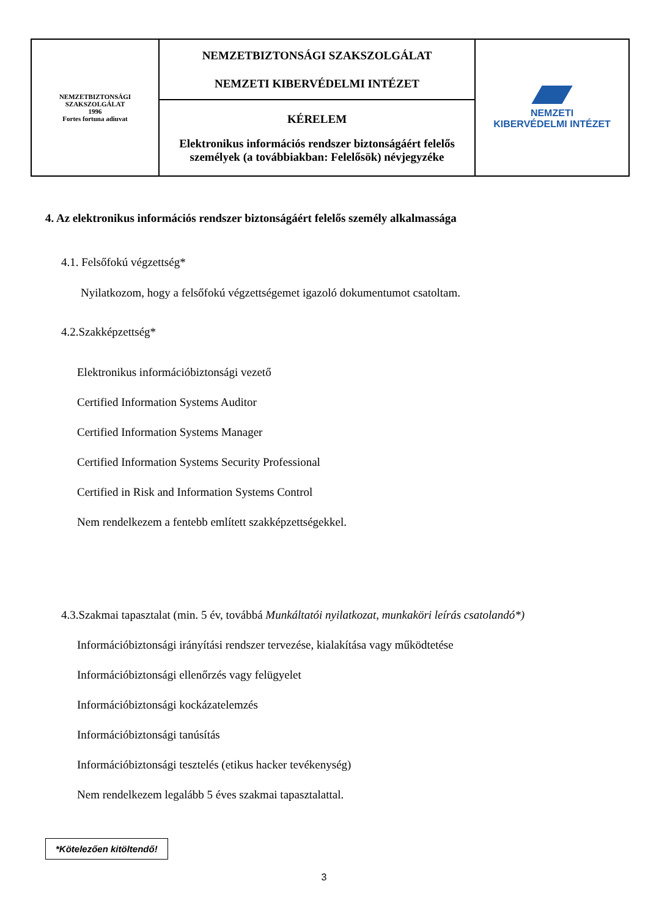| NEMZETBIZTONSÁGI SZAKSZOLGÁLAT 1996 Fortes fortuna adiuvat | NEMZETBIZTONSÁGI SZAKSZOLGÁLAT NEMZETI KIBERVÉDELMI INTÉZET | NEMZETI KIBERVÉDELMI INTÉZET |
| | KÉRELEM Elektronikus információs rendszer biztonságáért felelős személyek (a továbbiakban: Felelősök) névjegyzéke | |
4. Az elektronikus információs rendszer biztonságáért felelős személy alkalmassága
4.1. Felsőfokú végzettség*
Nyilatkozom, hogy a felsőfokú végzettségemet igazoló dokumentumot csatoltam.
4.2.Szakképzettség*
Elektronikus információbiztonsági vezető
Certified Information Systems Auditor
Certified Information Systems Manager
Certified Information Systems Security Professional
Certified in Risk and Information Systems Control
Nem rendelkezem a fentebb említett szakképzettségekkel.
4.3.Szakmai tapasztalat (min. 5 év, továbbá Munkáltatói nyilatkozat, munkaköri leírás csatolandó*)
Információbiztonsági irányítási rendszer tervezése, kialakítása vagy működtetése
Információbiztonsági ellenőrzés vagy felügyelet
Információbiztonsági kockázatelemzés
Információbiztonsági tanúsítás
Információbiztonsági tesztelés (etikus hacker tevékenység)
Nem rendelkezem legalább 5 éves szakmai tapasztalattal.
*Kötelezően kitöltendő!
3